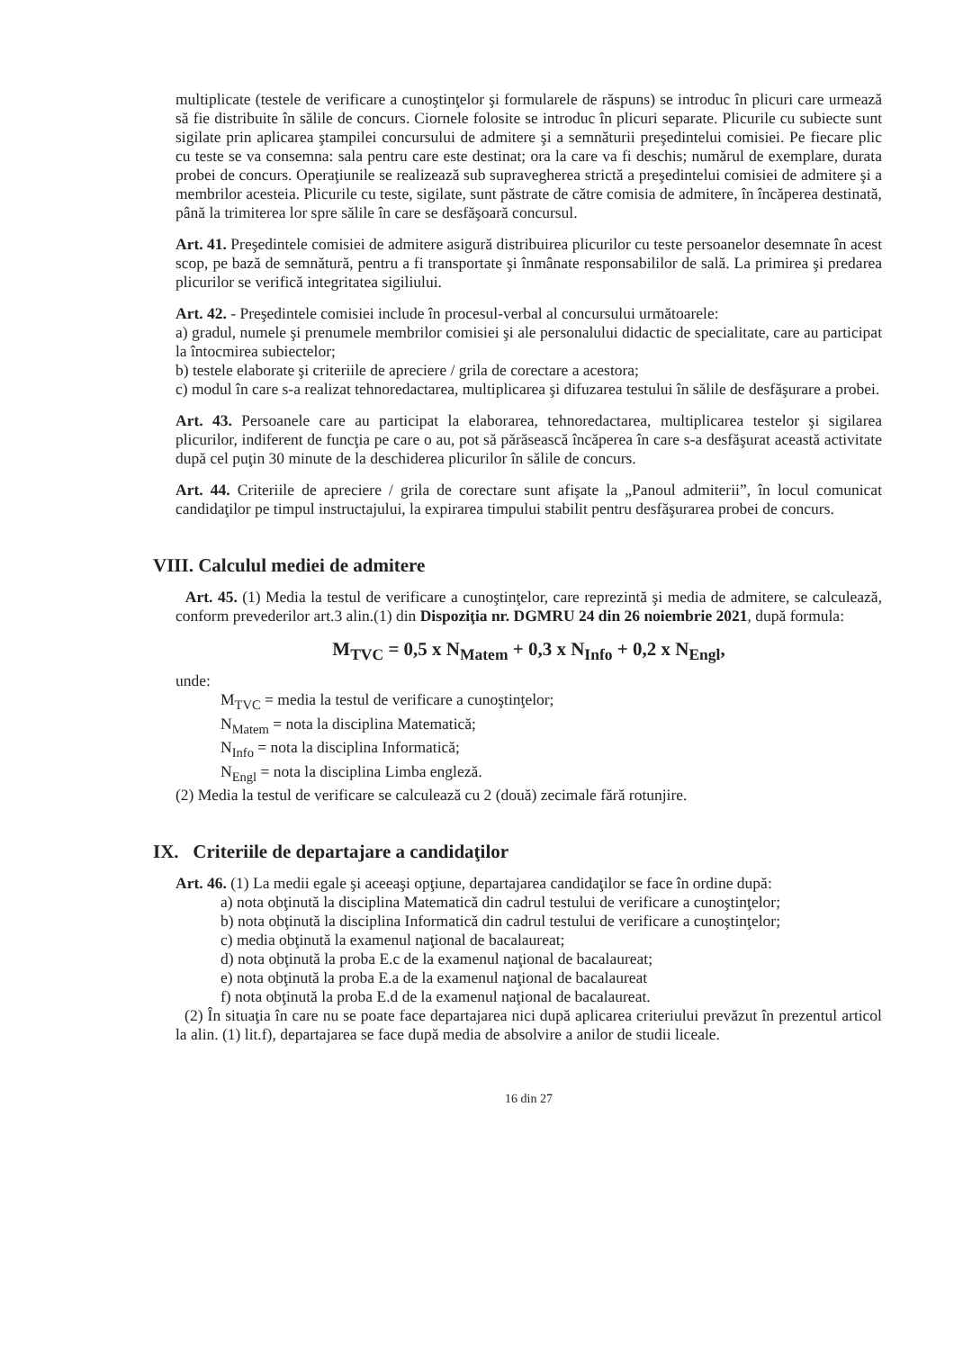multiplicate (testele de verificare a cunoştinţelor şi formularele de răspuns) se introduc în plicuri care urmează să fie distribuite în sălile de concurs. Ciornele folosite se introduc în plicuri separate. Plicurile cu subiecte sunt sigilate prin aplicarea ştampilei concursului de admitere şi a semnăturii preşedintelui comisiei. Pe fiecare plic cu teste se va consemna: sala pentru care este destinat; ora la care va fi deschis; numărul de exemplare, durata probei de concurs. Operaţiunile se realizează sub supravegherea strictă a preşedintelui comisiei de admitere şi a membrilor acesteia. Plicurile cu teste, sigilate, sunt păstrate de către comisia de admitere, în încăperea destinată, până la trimiterea lor spre sălile în care se desfăşoară concursul.
Art. 41. Preşedintele comisiei de admitere asigură distribuirea plicurilor cu teste persoanelor desemnate în acest scop, pe bază de semnătură, pentru a fi transportate şi înmânate responsabililor de sală. La primirea şi predarea plicurilor se verifică integritatea sigiliului.
Art. 42. - Preşedintele comisiei include în procesul-verbal al concursului următoarele:
a) gradul, numele şi prenumele membrilor comisiei şi ale personalului didactic de specialitate, care au participat la întocmirea subiectelor;
b) testele elaborate şi criteriile de apreciere / grila de corectare a acestora;
c) modul în care s-a realizat tehnoredactarea, multiplicarea şi difuzarea testului în sălile de desfăşurare a probei.
Art. 43. Persoanele care au participat la elaborarea, tehnoredactarea, multiplicarea testelor şi sigilarea plicurilor, indiferent de funcţia pe care o au, pot să părăsească încăperea în care s-a desfăşurat această activitate după cel puţin 30 minute de la deschiderea plicurilor în sălile de concurs.
Art. 44. Criteriile de apreciere / grila de corectare sunt afişate la „Panoul admiterii”, în locul comunicat candidaţilor pe timpul instructajului, la expirarea timpului stabilit pentru desfăşurarea probei de concurs.
VIII. Calculul mediei de admitere
Art. 45. (1) Media la testul de verificare a cunoştinţelor, care reprezintă şi media de admitere, se calculează, conform prevederilor art.3 alin.(1) din Dispoziţia nr. DGMRU 24 din 26 noiembrie 2021, după formula:
M<sub>TVC</sub> = 0,5 x N<sub>Matem</sub> + 0,3 x N<sub>Info</sub> + 0,2 x N<sub>Engl</sub>,
unde:
M<sub>TVC</sub> = media la testul de verificare a cunoştinţelor;
N<sub>Matem</sub> = nota la disciplina Matematică;
N<sub>Info</sub> = nota la disciplina Informatică;
N<sub>Engl</sub> = nota la disciplina Limba engleză.
(2) Media la testul de verificare se calculează cu 2 (două) zecimale fără rotunjire.
IX. Criteriile de departajare a candidaţilor
Art. 46. (1) La medii egale şi aceeaşi opţiune, departajarea candidaţilor se face în ordine după:
a) nota obţinută la disciplina Matematică din cadrul testului de verificare a cunoştinţelor;
b) nota obţinută la disciplina Informatică din cadrul testului de verificare a cunoştinţelor;
c) media obţinută la examenul naţional de bacalaureat;
d) nota obţinută la proba E.c de la examenul naţional de bacalaureat;
e) nota obţinută la proba E.a de la examenul naţional de bacalaureat
f) nota obţinută la proba E.d de la examenul naţional de bacalaureat.
(2) În situaţia în care nu se poate face departajarea nici după aplicarea criteriului prevăzut în prezentul articol la alin. (1) lit.f), departajarea se face după media de absolvire a anilor de studii liceale.
16 din 27